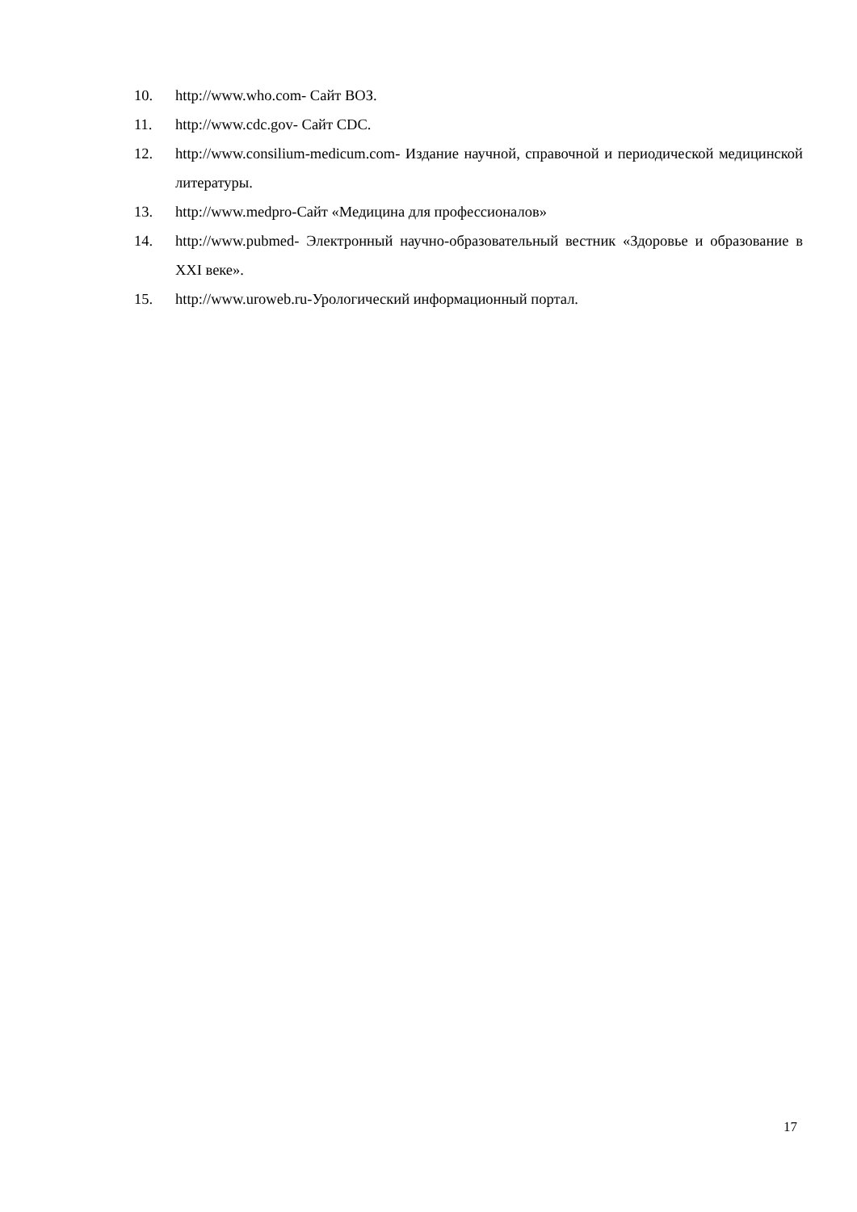10. http://www.who.com- Сайт ВОЗ.
11. http://www.cdc.gov- Сайт CDC.
12. http://www.consilium-medicum.com- Издание научной, справочной и периодической медицинской литературы.
13. http://www.medpro-Сайт «Медицина для профессионалов»
14. http://www.pubmed- Электронный научно-образовательный вестник «Здоровье и образование в XXI веке».
15. http://www.uroweb.ru-Урологический информационный портал.
17